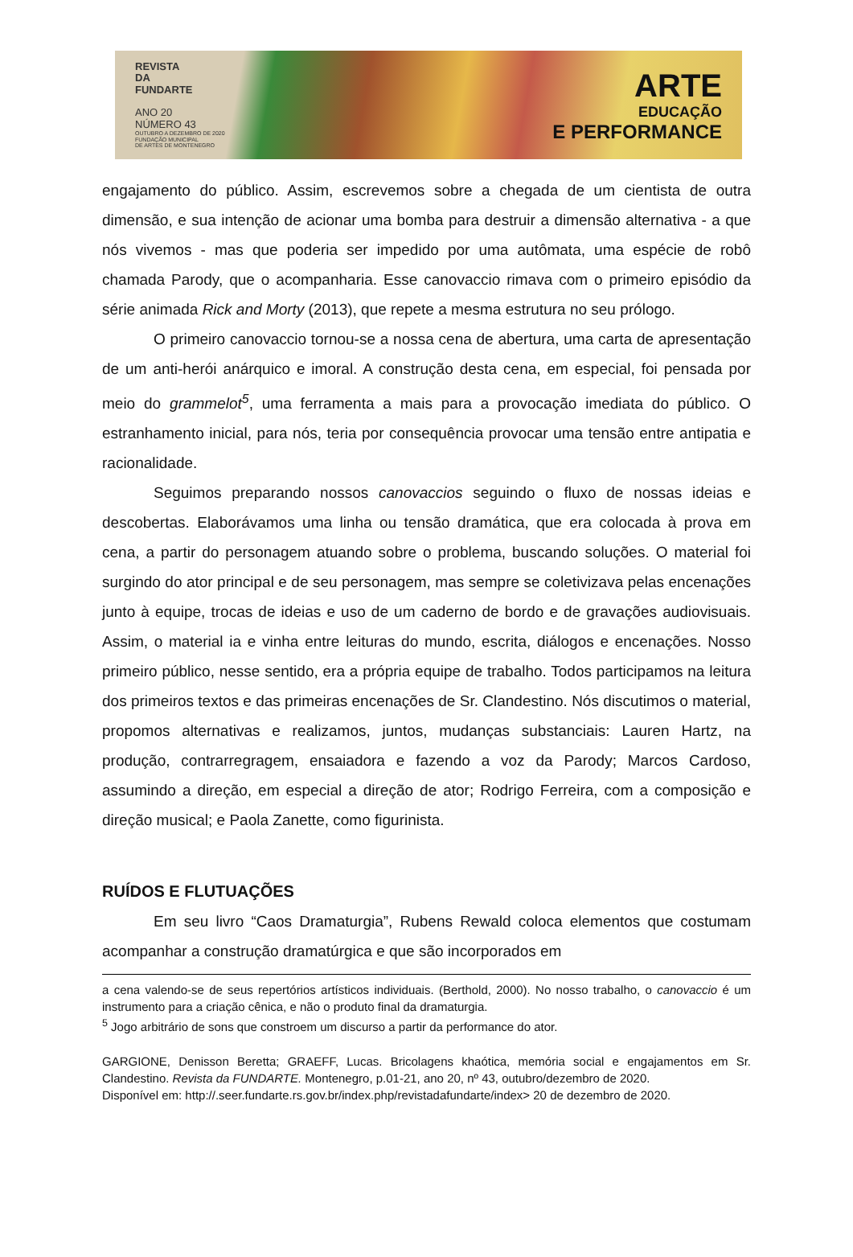REVISTA
DA
FUNDARTE
ANO 20
NÚMERO 43
OUTUBRO A DEZEMBRO DE 2020
FUNDAÇÃO MUNICIPAL
DE ARTES DE MONTENEGRO
ARTE
EDUCAÇÃO
E PERFORMANCE
engajamento do público. Assim, escrevemos sobre a chegada de um cientista de outra dimensão, e sua intenção de acionar uma bomba para destruir a dimensão alternativa - a que nós vivemos - mas que poderia ser impedido por uma autômata, uma espécie de robô chamada Parody, que o acompanharia. Esse canovaccio rimava com o primeiro episódio da série animada Rick and Morty (2013), que repete a mesma estrutura no seu prólogo.
O primeiro canovaccio tornou-se a nossa cena de abertura, uma carta de apresentação de um anti-herói anárquico e imoral. A construção desta cena, em especial, foi pensada por meio do grammelot<sup>5</sup>, uma ferramenta a mais para a provocação imediata do público. O estranhamento inicial, para nós, teria por consequência provocar uma tensão entre antipatia e racionalidade.
Seguimos preparando nossos canovaccios seguindo o fluxo de nossas ideias e descobertas. Elaborávamos uma linha ou tensão dramática, que era colocada à prova em cena, a partir do personagem atuando sobre o problema, buscando soluções. O material foi surgindo do ator principal e de seu personagem, mas sempre se coletivizava pelas encenações junto à equipe, trocas de ideias e uso de um caderno de bordo e de gravações audiovisuais. Assim, o material ia e vinha entre leituras do mundo, escrita, diálogos e encenações. Nosso primeiro público, nesse sentido, era a própria equipe de trabalho. Todos participamos na leitura dos primeiros textos e das primeiras encenações de Sr. Clandestino. Nós discutimos o material, propomos alternativas e realizamos, juntos, mudanças substanciais: Lauren Hartz, na produção, contrarregragem, ensaiadora e fazendo a voz da Parody; Marcos Cardoso, assumindo a direção, em especial a direção de ator; Rodrigo Ferreira, com a composição e direção musical; e Paola Zanette, como figurinista.
RUÍDOS E FLUTUAÇÕES
Em seu livro “Caos Dramaturgia”, Rubens Rewald coloca elementos que costumam acompanhar a construção dramatúrgica e que são incorporados em
a cena valendo-se de seus repertórios artísticos individuais. (Berthold, 2000). No nosso trabalho, o canovaccio é um instrumento para a criação cênica, e não o produto final da dramaturgia.
<sup>5</sup> Jogo arbitrário de sons que constroem um discurso a partir da performance do ator.
GARGIONE, Denisson Beretta; GRAEFF, Lucas. Bricolagens khaótica, memória social e engajamentos em Sr. Clandestino. Revista da FUNDARTE. Montenegro, p.01-21, ano 20, nº 43, outubro/dezembro de 2020.
Disponível em: http://.seer.fundarte.rs.gov.br/index.php/revistadafundarte/index> 20 de dezembro de 2020.